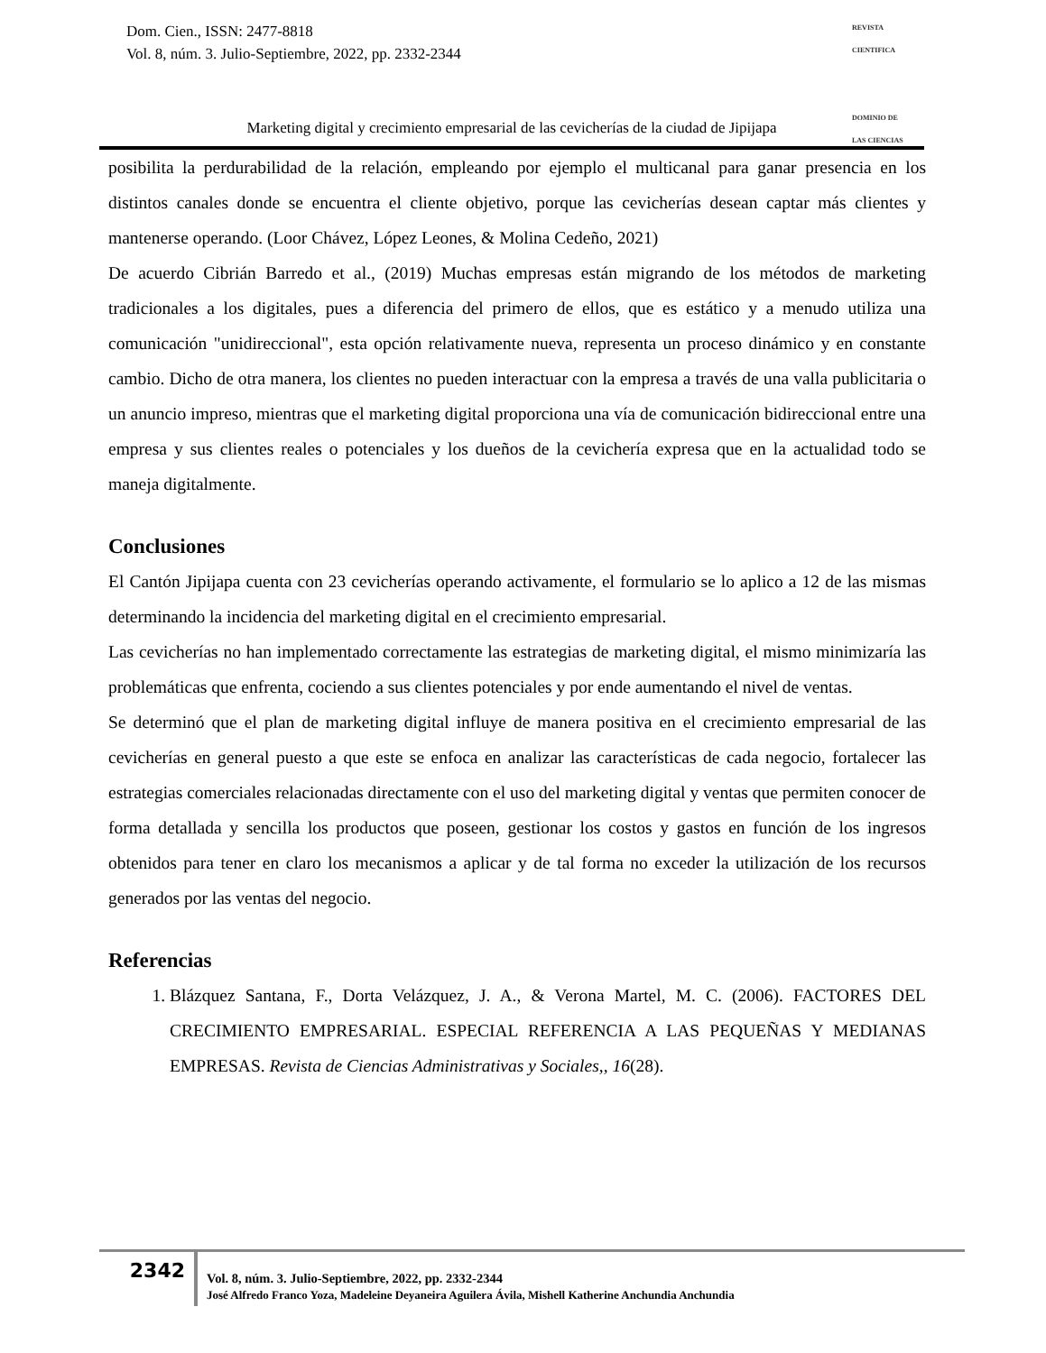Dom. Cien., ISSN: 2477-8818
Vol. 8, núm. 3. Julio-Septiembre, 2022, pp. 2332-2344
REVISTA
CIENTIFICA
DOMINIO DE
LAS CIENCIAS
Marketing digital y crecimiento empresarial de las cevicherías de la ciudad de Jipijapa
posibilita la perdurabilidad de la relación, empleando por ejemplo el multicanal para ganar presencia en los distintos canales donde se encuentra el cliente objetivo, porque las cevicherías desean captar más clientes y mantenerse operando. (Loor Chávez, López Leones, & Molina Cedeño, 2021)
De acuerdo Cibrián Barredo et al., (2019) Muchas empresas están migrando de los métodos de marketing tradicionales a los digitales, pues a diferencia del primero de ellos, que es estático y a menudo utiliza una comunicación "unidireccional", esta opción relativamente nueva, representa un proceso dinámico y en constante cambio. Dicho de otra manera, los clientes no pueden interactuar con la empresa a través de una valla publicitaria o un anuncio impreso, mientras que el marketing digital proporciona una vía de comunicación bidireccional entre una empresa y sus clientes reales o potenciales y los dueños de la cevichería expresa que en la actualidad todo se maneja digitalmente.
Conclusiones
El Cantón Jipijapa cuenta con 23 cevicherías operando activamente, el formulario se lo aplico a 12 de las mismas determinando la incidencia del marketing digital en el crecimiento empresarial.
Las cevicherías no han implementado correctamente las estrategias de marketing digital, el mismo minimizaría las problemáticas que enfrenta, cociendo a sus clientes potenciales y por ende aumentando el nivel de ventas.
Se determinó que el plan de marketing digital influye de manera positiva en el crecimiento empresarial de las cevicherías en general puesto a que este se enfoca en analizar las características de cada negocio, fortalecer las estrategias comerciales relacionadas directamente con el uso del marketing digital y ventas que permiten conocer de forma detallada y sencilla los productos que poseen, gestionar los costos y gastos en función de los ingresos obtenidos para tener en claro los mecanismos a aplicar y de tal forma no exceder la utilización de los recursos generados por las ventas del negocio.
Referencias
1. Blázquez Santana, F., Dorta Velázquez, J. A., & Verona Martel, M. C. (2006). FACTORES DEL CRECIMIENTO EMPRESARIAL. ESPECIAL REFERENCIA A LAS PEQUEÑAS Y MEDIANAS EMPRESAS. Revista de Ciencias Administrativas y Sociales,, 16(28).
2342
Vol. 8, núm. 3. Julio-Septiembre, 2022, pp. 2332-2344
José Alfredo Franco Yoza, Madeleine Deyaneira Aguilera Ávila, Mishell Katherine Anchundia Anchundia